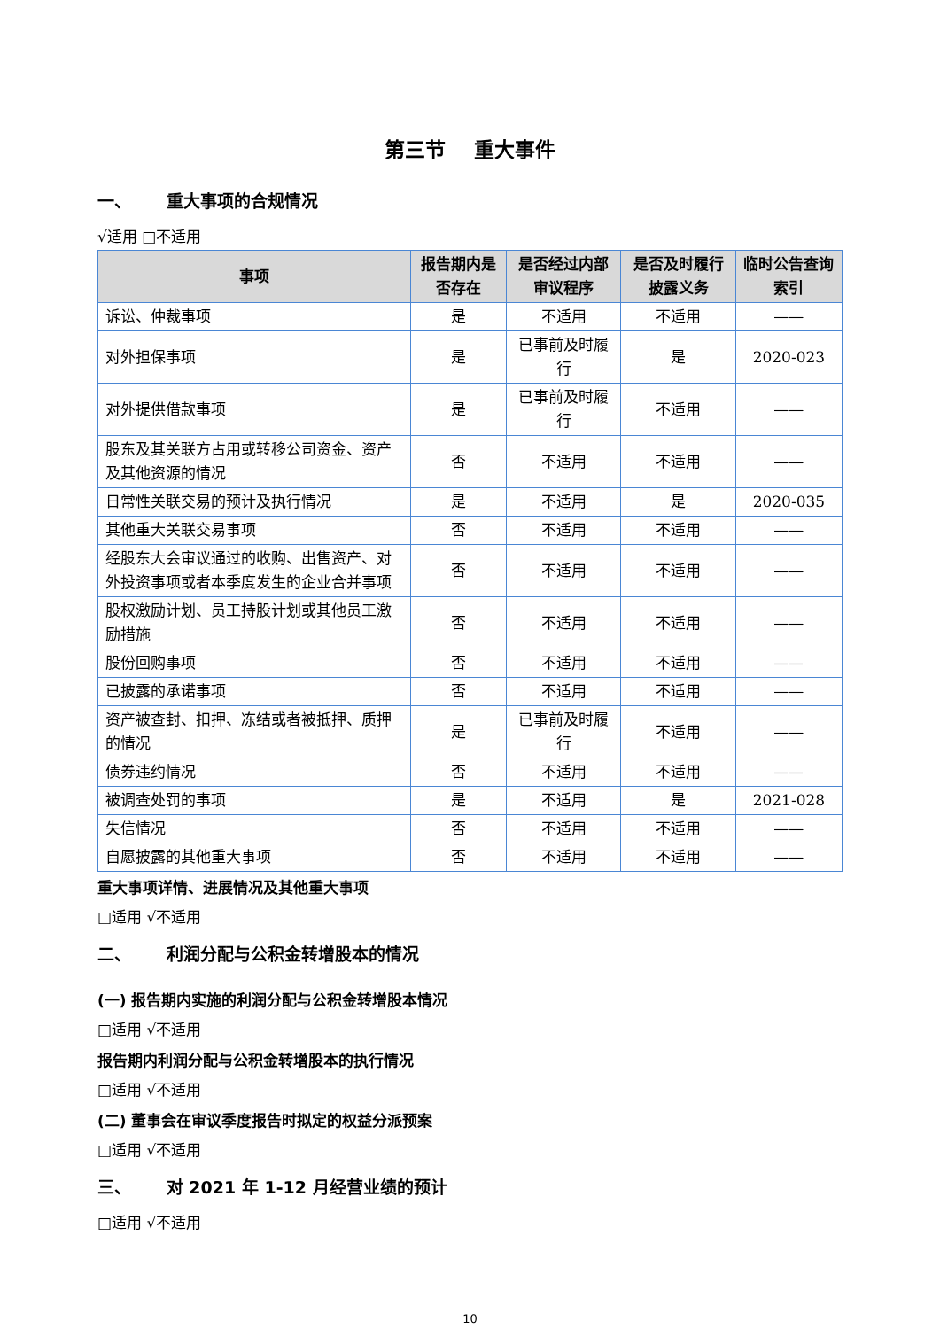第三节 重大事件
一、 重大事项的合规情况
√适用 □不适用
| 事项 | 报告期内是否存在 | 是否经过内部审议程序 | 是否及时履行披露义务 | 临时公告查询索引 |
| --- | --- | --- | --- | --- |
| 诉讼、仲裁事项 | 是 | 不适用 | 不适用 | —— |
| 对外担保事项 | 是 | 已事前及时履行 | 是 | 2020-023 |
| 对外提供借款事项 | 是 | 已事前及时履行 | 不适用 | —— |
| 股东及其关联方占用或转移公司资金、资产及其他资源的情况 | 否 | 不适用 | 不适用 | —— |
| 日常性关联交易的预计及执行情况 | 是 | 不适用 | 是 | 2020-035 |
| 其他重大关联交易事项 | 否 | 不适用 | 不适用 | —— |
| 经股东大会审议通过的收购、出售资产、对外投资事项或者本季度发生的企业合并事项 | 否 | 不适用 | 不适用 | —— |
| 股权激励计划、员工持股计划或其他员工激励措施 | 否 | 不适用 | 不适用 | —— |
| 股份回购事项 | 否 | 不适用 | 不适用 | —— |
| 已披露的承诺事项 | 否 | 不适用 | 不适用 | —— |
| 资产被查封、扣押、冻结或者被抵押、质押的情况 | 是 | 已事前及时履行 | 不适用 | —— |
| 债券违约情况 | 否 | 不适用 | 不适用 | —— |
| 被调查处罚的事项 | 是 | 不适用 | 是 | 2021-028 |
| 失信情况 | 否 | 不适用 | 不适用 | —— |
| 自愿披露的其他重大事项 | 否 | 不适用 | 不适用 | —— |
重大事项详情、进展情况及其他重大事项
□适用 √不适用
二、 利润分配与公积金转增股本的情况
(一) 报告期内实施的利润分配与公积金转增股本情况
□适用 √不适用
报告期内利润分配与公积金转增股本的执行情况
□适用 √不适用
(二) 董事会在审议季度报告时拟定的权益分派预案
□适用 √不适用
三、 对 2021 年 1-12 月经营业绩的预计
□适用 √不适用
10